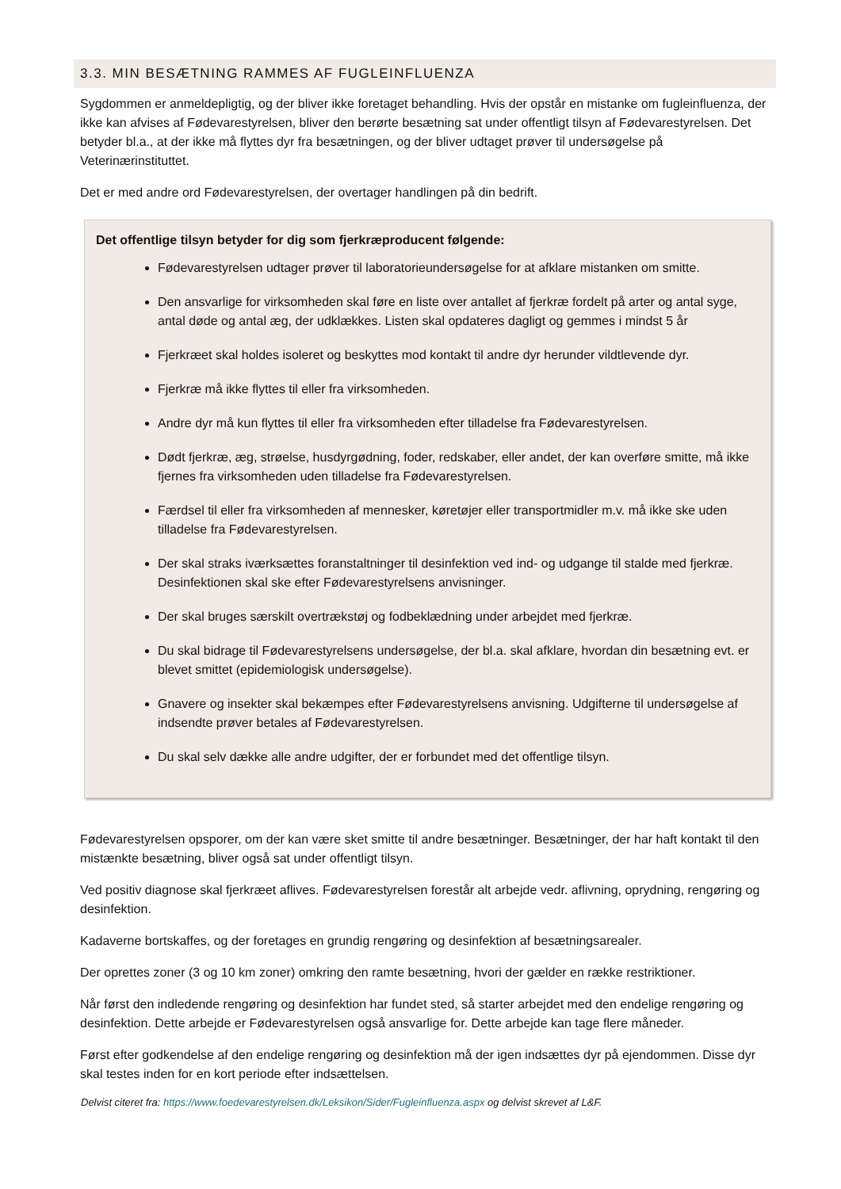3.3. MIN BESÆTNING RAMMES AF FUGLEINFLUENZA
Sygdommen er anmeldepligtig, og der bliver ikke foretaget behandling. Hvis der opstår en mistanke om fugleinfluenza, der ikke kan afvises af Fødevarestyrelsen, bliver den berørte besætning sat under offentligt tilsyn af Fødevarestyrelsen. Det betyder bl.a., at der ikke må flyttes dyr fra besætningen, og der bliver udtaget prøver til undersøgelse på Veterinærinstituttet.
Det er med andre ord Fødevarestyrelsen, der overtager handlingen på din bedrift.
Det offentlige tilsyn betyder for dig som fjerkræproducent følgende:
Fødevarestyrelsen udtager prøver til laboratorieundersøgelse for at afklare mistanken om smitte.
Den ansvarlige for virksomheden skal føre en liste over antallet af fjerkræ fordelt på arter og antal syge, antal døde og antal æg, der udklækkes. Listen skal opdateres dagligt og gemmes i mindst 5 år
Fjerkræet skal holdes isoleret og beskyttes mod kontakt til andre dyr herunder vildtlevende dyr.
Fjerkræ må ikke flyttes til eller fra virksomheden.
Andre dyr må kun flyttes til eller fra virksomheden efter tilladelse fra Fødevarestyrelsen.
Dødt fjerkræ, æg, strøelse, husdyrgødning, foder, redskaber, eller andet, der kan overføre smitte, må ikke fjernes fra virksomheden uden tilladelse fra Fødevarestyrelsen.
Færdsel til eller fra virksomheden af mennesker, køretøjer eller transportmidler m.v. må ikke ske uden tilladelse fra Fødevarestyrelsen.
Der skal straks iværksættes foranstaltninger til desinfektion ved ind- og udgange til stalde med fjerkræ. Desinfektionen skal ske efter Fødevarestyrelsens anvisninger.
Der skal bruges særskilt overtrækstøj og fodbeklædning under arbejdet med fjerkræ.
Du skal bidrage til Fødevarestyrelsens undersøgelse, der bl.a. skal afklare, hvordan din besætning evt. er blevet smittet (epidemiologisk undersøgelse).
Gnavere og insekter skal bekæmpes efter Fødevarestyrelsens anvisning. Udgifterne til undersøgelse af indsendte prøver betales af Fødevarestyrelsen.
Du skal selv dække alle andre udgifter, der er forbundet med det offentlige tilsyn.
Fødevarestyrelsen opsporer, om der kan være sket smitte til andre besætninger. Besætninger, der har haft kontakt til den mistænkte besætning, bliver også sat under offentligt tilsyn.
Ved positiv diagnose skal fjerkræet aflives. Fødevarestyrelsen forestår alt arbejde vedr. aflivning, oprydning, rengøring og desinfektion.
Kadaverne bortskaffes, og der foretages en grundig rengøring og desinfektion af besætningsarealer.
Der oprettes zoner (3 og 10 km zoner) omkring den ramte besætning, hvori der gælder en række restriktioner.
Når først den indledende rengøring og desinfektion har fundet sted, så starter arbejdet med den endelige rengøring og desinfektion. Dette arbejde er Fødevarestyrelsen også ansvarlige for. Dette arbejde kan tage flere måneder.
Først efter godkendelse af den endelige rengøring og desinfektion må der igen indsættes dyr på ejendommen. Disse dyr skal testes inden for en kort periode efter indsættelsen.
Delvist citeret fra: https://www.foedevarestyrelsen.dk/Leksikon/Sider/Fugleinfluenza.aspx og delvist skrevet af L&F.